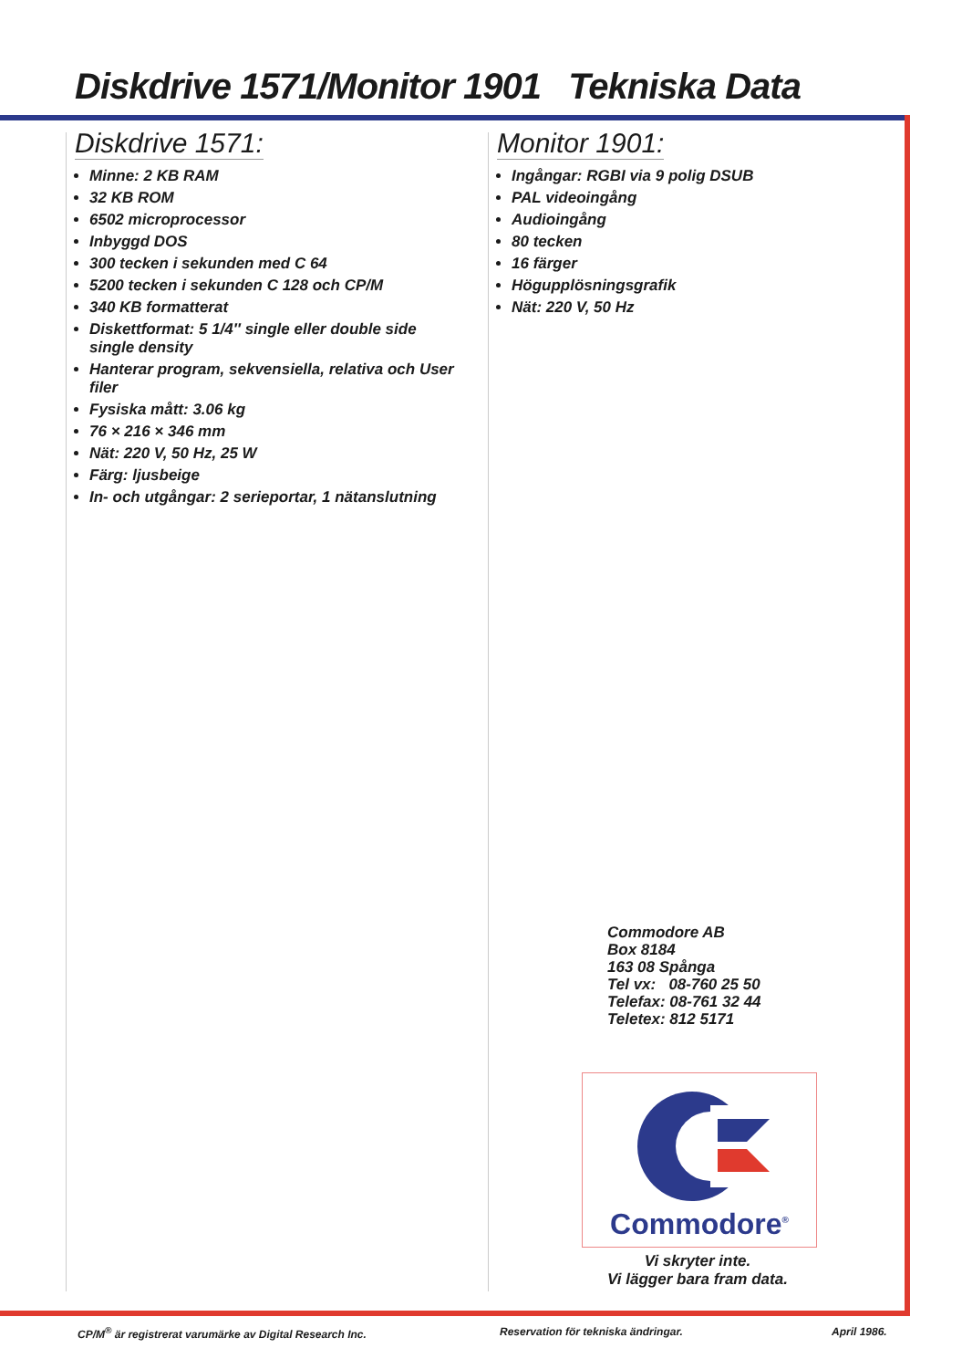Diskdrive 1571/Monitor 1901 Tekniska Data
Diskdrive 1571:
Minne: 2 KB RAM
32 KB ROM
6502 microprocessor
Inbyggd DOS
300 tecken i sekunden med C 64
5200 tecken i sekunden C 128 och CP/M
340 KB formatterat
Diskettformat: 5 1/4″ single eller double side single density
Hanterar program, sekvensiella, relativa och User filer
Fysiska mått: 3.06 kg
76 × 216 × 346 mm
Nät: 220 V, 50 Hz, 25 W
Färg: ljusbeige
In- och utgångar: 2 serieportar, 1 nätanslutning
Monitor 1901:
Ingångar: RGBI via 9 polig DSUB
PAL videoingång
Audioingång
80 tecken
16 färger
Högupplösningsgrafik
Nät: 220 V, 50 Hz
Commodore AB
Box 8184
163 08 Spånga
Tel vx: 08-760 25 50
Telefax: 08-761 32 44
Teletex: 812 5171
Commodore<sup>®</sup>
Vi skryter inte.
Vi lägger bara fram data.
CP/M<sup>®</sup> är registrerat varumärke av Digital Research Inc.
Reservation för tekniska ändringar.
April 1986.